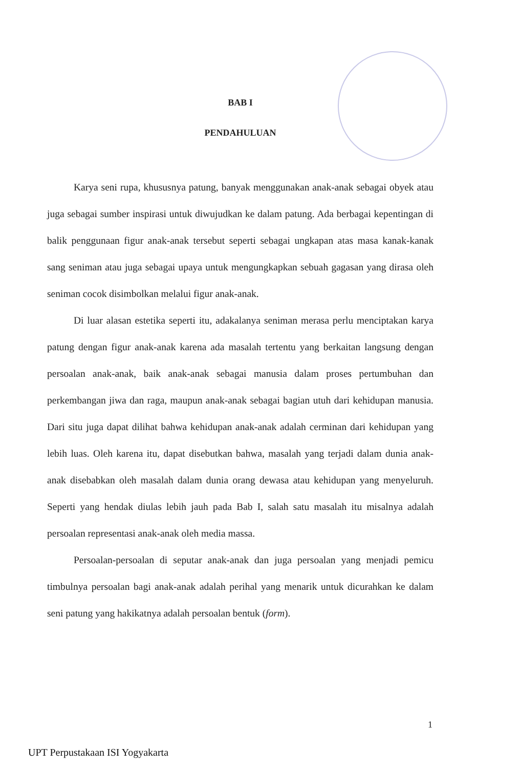BAB I
PENDAHULUAN
Karya seni rupa, khususnya patung, banyak menggunakan anak-anak sebagai obyek atau juga sebagai sumber inspirasi untuk diwujudkan ke dalam patung. Ada berbagai kepentingan di balik penggunaan figur anak-anak tersebut seperti sebagai ungkapan atas masa kanak-kanak sang seniman atau juga sebagai upaya untuk mengungkapkan sebuah gagasan yang dirasa oleh seniman cocok disimbolkan melalui figur anak-anak.
Di luar alasan estetika seperti itu, adakalanya seniman merasa perlu menciptakan karya patung dengan figur anak-anak karena ada masalah tertentu yang berkaitan langsung dengan persoalan anak-anak, baik anak-anak sebagai manusia dalam proses pertumbuhan dan perkembangan jiwa dan raga, maupun anak-anak sebagai bagian utuh dari kehidupan manusia. Dari situ juga dapat dilihat bahwa kehidupan anak-anak adalah cerminan dari kehidupan yang lebih luas. Oleh karena itu, dapat disebutkan bahwa, masalah yang terjadi dalam dunia anak-anak disebabkan oleh masalah dalam dunia orang dewasa atau kehidupan yang menyeluruh. Seperti yang hendak diulas lebih jauh pada Bab I, salah satu masalah itu misalnya adalah persoalan representasi anak-anak oleh media massa.
Persoalan-persoalan di seputar anak-anak dan juga persoalan yang menjadi pemicu timbulnya persoalan bagi anak-anak adalah perihal yang menarik untuk dicurahkan ke dalam seni patung yang hakikatnya adalah persoalan bentuk (form).
1
UPT Perpustakaan ISI Yogyakarta